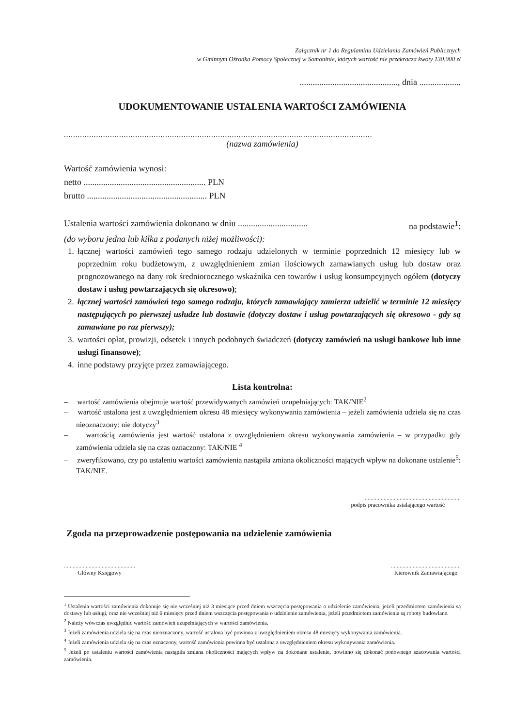Załącznik nr 1 do Regulaminu Udzielania Zamówień Publicznych
w Gminnym Ośrodka Pomocy Społecznej w Somoninie, których wartość nie przekracza kwoty 130.000 zł
............................................., dnia ...................
UDOKUMENTOWANIE USTALENIA WARTOŚCI ZAMÓWIENIA
......................................................................................................................................
(nazwa zamówienia)
Wartość zamówienia wynosi:
netto ........................................................ PLN
brutto ....................................................... PLN
Ustalenia wartości zamówienia dokonano w dniu ................................ na podstawie<sup>1</sup>:
(do wyboru jedna lub kilka z podanych niżej możliwości):
1. łącznej wartości zamówień tego samego rodzaju udzielonych w terminie poprzednich 12 miesięcy lub w poprzednim roku budżetowym, z uwzględnieniem zmian ilościowych zamawianych usług lub dostaw oraz prognozowanego na dany rok średniorocznego wskaźnika cen towarów i usług konsumpcyjnych ogółem (dotyczy dostaw i usług powtarzających się okresowo);
2. łącznej wartości zamówień tego samego rodzaju, których zamawiający zamierza udzielić w terminie 12 miesięcy następujących po pierwszej usłudze lub dostawie (dotyczy dostaw i usług powtarzających się okresowo - gdy są zamawiane po raz pierwszy);
3. wartości opłat, prowizji, odsetek i innych podobnych świadczeń (dotyczy zamówień na usługi bankowe lub inne usługi finansowe);
4. inne podstawy przyjęte przez zamawiającego.
Lista kontrolna:
– wartość zamówienia obejmuje wartość przewidywanych zamówień uzupełniających: TAK/NIE<sup>2</sup>
– wartość ustalona jest z uwzględnieniem okresu 48 miesięcy wykonywania zamówienia – jeżeli zamówienia udziela się na czas nieoznaczony: nie dotyczy<sup>3</sup>
– wartością zamówienia jest wartość ustalona z uwzględnieniem okresu wykonywania zamówienia – w przypadku gdy zamówienia udziela się na czas oznaczony: TAK/NIE <sup>4</sup>
– zweryfikowano, czy po ustaleniu wartości zamówienia nastąpiła zmiana okoliczności mających wpływ na dokonane ustalenie<sup>5</sup>: TAK/NIE.
..................................................................
podpis pracownika ustalającego wartość
Zgoda na przeprowadzenie postępowania na udzielenie zamówienia
.................................................
Główny Księgowy
................................................
Kierownik Zamawiającego
<sup>1</sup> Ustalenia wartości zamówienia dokonuje się nie wcześniej niż 3 miesiące przed dniem wszczęcia postępowania o udzielenie zamówienia, jeżeli przedmiotem zamówienia są dostawy lub usługi, oraz nie wcześniej niż 6 miesięcy przed dniem wszczęcia postępowania o udzielenie zamówienia, jeżeli przedmiotem zamówienia są roboty budowlane.
<sup>2</sup> Należy wówczas uwzględnić wartość zamówień uzupełniających w wartości zamówienia.
<sup>3</sup> Jeżeli zamówienia udziela się na czas nieoznaczony, wartość ustalona być powinna z uwzględnieniem okresu 48 miesięcy wykonywania zamówienia.
<sup>4</sup> Jeżeli zamówienia udziela się na czas oznaczony, wartość zamówienia powinna być ustalona z uwzględnieniem okresu wykonywania zamówienia.
<sup>5</sup> Jeżeli po ustaleniu wartości zamówienia nastąpiła zmiana okoliczności mających wpływ na dokonane ustalenie, powinno się dokonać ponownego szacowania wartości zamówienia.